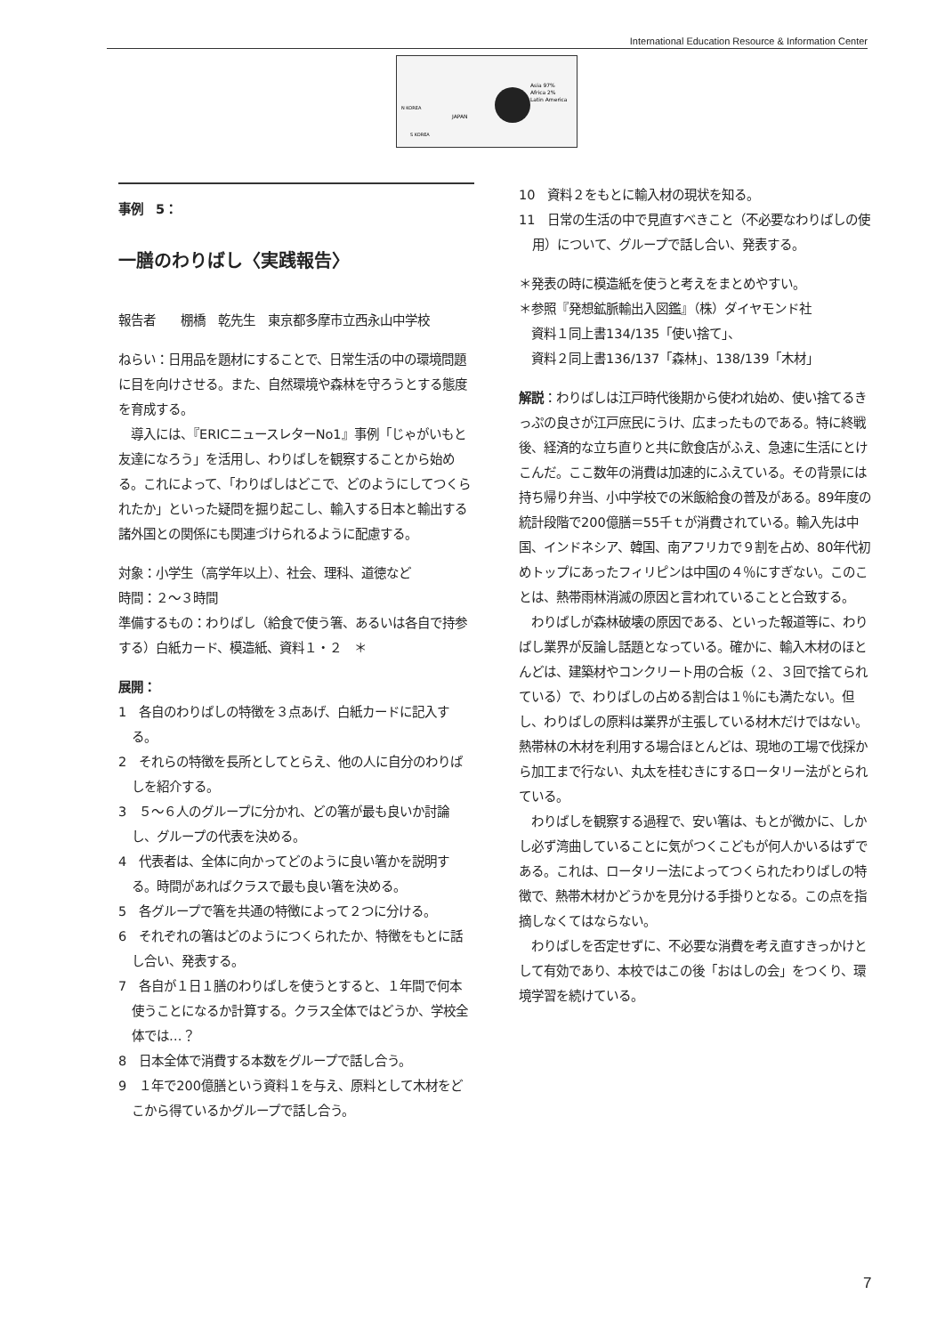International Education Resource & Information Center
Asia 97%
Africa 2%
Latin America
N KOREA
S KOREA
JAPAN
事例　5：
一膳のわりばし〈実践報告〉
報告者　　棚橋　乾先生　東京都多摩市立西永山中学校
ねらい：日用品を題材にすることで、日常生活の中の環境問題に目を向けさせる。また、自然環境や森林を守ろうとする態度を育成する。
　導入には、『ERICニュースレターNo1』事例「じゃがいもと友達になろう」を活用し、わりばしを観察することから始める。これによって、「わりばしはどこで、どのようにしてつくられたか」といった疑問を掘り起こし、輸入する日本と輸出する諸外国との関係にも関連づけられるように配慮する。
対象：小学生（高学年以上）、社会、理科、道徳など
時間：２～３時間
準備するもの：わりばし（給食で使う箸、あるいは各自で持参する）白紙カード、模造紙、資料１・２　＊
展開：
1　各自のわりばしの特徴を３点あげ、白紙カードに記入する。
2　それらの特徴を長所としてとらえ、他の人に自分のわりばしを紹介する。
3　５～６人のグループに分かれ、どの箸が最も良いか討論し、グループの代表を決める。
4　代表者は、全体に向かってどのように良い箸かを説明する。時間があればクラスで最も良い箸を決める。
5　各グループで箸を共通の特徴によって２つに分ける。
6　それぞれの箸はどのようにつくられたか、特徴をもとに話し合い、発表する。
7　各自が１日１膳のわりばしを使うとすると、１年間で何本使うことになるか計算する。クラス全体ではどうか、学校全体では…？
8　日本全体で消費する本数をグループで話し合う。
9　１年で200億膳という資料１を与え、原料として木材をどこから得ているかグループで話し合う。
10　資料２をもとに輸入材の現状を知る。
11　日常の生活の中で見直すべきこと（不必要なわりばしの使用）について、グループで話し合い、発表する。
＊発表の時に模造紙を使うと考えをまとめやすい。
＊参照『発想鉱脈輸出入図鑑』（株）ダイヤモンド社
　資料１同上書134/135「使い捨て」、
　資料２同上書136/137「森林」、138/139「木材」
解説：わりばしは江戸時代後期から使われ始め、使い捨てるきっぷの良さが江戸庶民にうけ、広まったものである。特に終戦後、経済的な立ち直りと共に飲食店がふえ、急速に生活にとけこんだ。ここ数年の消費は加速的にふえている。その背景には持ち帰り弁当、小中学校での米飯給食の普及がある。89年度の統計段階で200億膳＝55千ｔが消費されている。輸入先は中国、インドネシア、韓国、南アフリカで９割を占め、80年代初めトップにあったフィリピンは中国の４％にすぎない。このことは、熱帯雨林消滅の原因と言われていることと合致する。
　わりばしが森林破壊の原因である、といった報道等に、わりばし業界が反論し話題となっている。確かに、輸入木材のほとんどは、建築材やコンクリート用の合板（２、３回で捨てられている）で、わりばしの占める割合は１％にも満たない。但し、わりばしの原料は業界が主張している材木だけではない。熱帯林の木材を利用する場合ほとんどは、現地の工場で伐採から加工まで行ない、丸太を桂むきにするロータリー法がとられている。
　わりばしを観察する過程で、安い箸は、もとが微かに、しかし必ず湾曲していることに気がつくこどもが何人かいるはずである。これは、ロータリー法によってつくられたわりばしの特徴で、熱帯木材かどうかを見分ける手掛りとなる。この点を指摘しなくてはならない。
　わりばしを否定せずに、不必要な消費を考え直すきっかけとして有効であり、本校ではこの後「おはしの会」をつくり、環境学習を続けている。
7